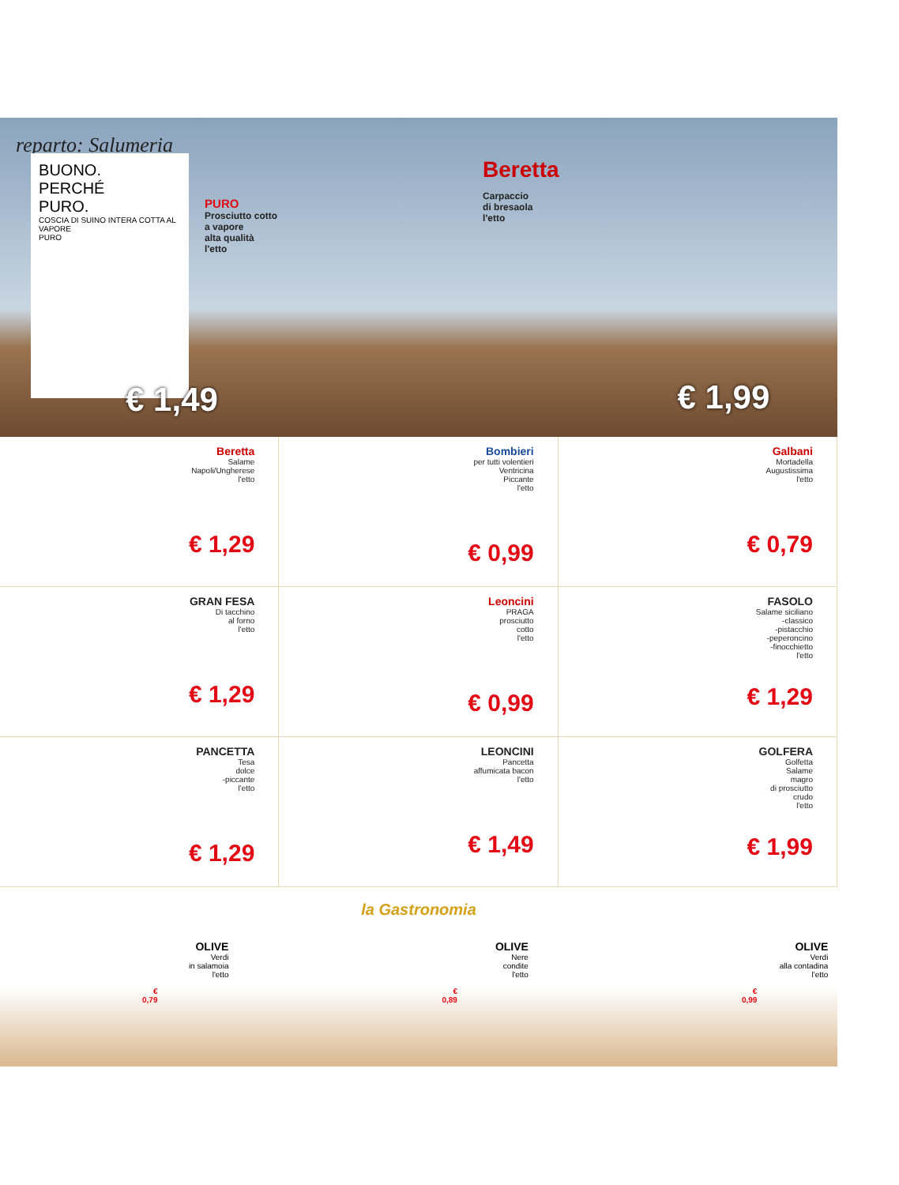reparto: Salumeria
BUONO.
PERCHÉ
PURO.
COSCIA DI SUINO INTERA COTTA AL VAPORE
PURO
PURO
Prosciutto cotto
a vapore
alta qualità
l'etto
€ 1,49
Beretta
Carpaccio
di bresaola
l'etto
€ 1,99
Beretta
Salame
Napoli/Ungherese
l'etto
€ 1,29
Bombieri
per tutti volentieri
Ventricina
Piccante
l'etto
€ 0,99
Galbani
Mortadella
Augustissima
l'etto
€ 0,79
GRAN FESA
Di tacchino
al forno
l'etto
€ 1,29
Leoncini
PRAGA
prosciutto
cotto
l'etto
€ 0,99
FASOLO
Salame siciliano
-classico
-pistacchio
-peperoncino
-finocchietto
l'etto
€ 1,29
PANCETTA
Tesa
dolce
-piccante
l'etto
€ 1,29
LEONCINI
Pancetta
affumicata bacon
l'etto
€ 1,49
GOLFERA
Golfetta
Salame
magro
di prosciutto
crudo
l'etto
€ 1,99
la Gastronomia
OLIVE
Verdi
in salamoia
l'etto
€ 0,79
OLIVE
Nere
condite
l'etto
€ 0,89
OLIVE
Verdi
alla contadina
l'etto
€ 0,99